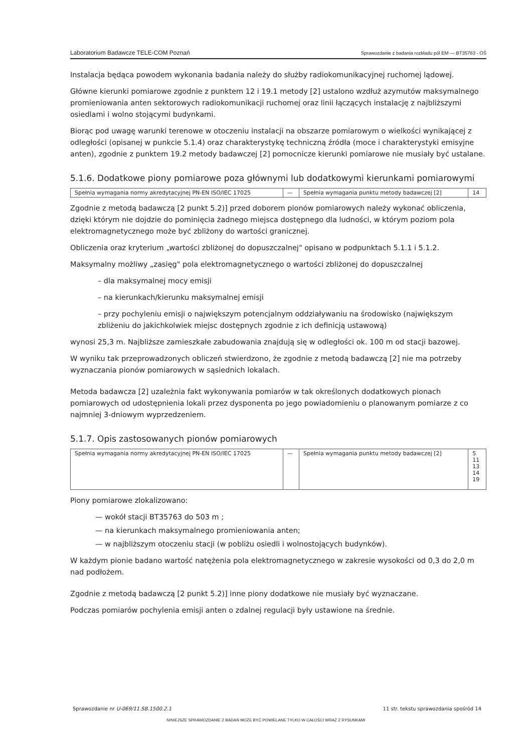Laboratorium Badawcze TELE-COM Poznań Sprawozdanie z badania rozkładu pól EM — BT35763 - OŚ
Instalacja będąca powodem wykonania badania należy do służby radiokomunikacyjnej ruchomej lądowej.
Główne kierunki pomiarowe zgodnie z punktem 12 i 19.1 metody [2] ustalono wzdłuż azymutów maksymalnego promieniowania anten sektorowych radiokomunikacji ruchomej oraz linii łączących instalację z najbliższymi osiedlami i wolno stojącymi budynkami.
Biorąc pod uwagę warunki terenowe w otoczeniu instalacji na obszarze pomiarowym o wielkości wynikającej z odległości (opisanej w punkcie 5.1.4) oraz charakterystykę techniczną źródła (moce i charakterystyki emisyjne anten), zgodnie z punktem 19.2 metody badawczej [2] pomocnicze kierunki pomiarowe nie musiały być ustalane.
5.1.6. Dodatkowe piony pomiarowe poza głównymi lub dodatkowymi kierunkami pomiarowymi
| Spełnia wymagania normy akredytacyjnej PN-EN ISO/IEC 17025 | — | Spełnia wymagania punktu metody badawczej [2] | 14 |
Zgodnie z metodą badawczą [2 punkt 5.2)] przed doborem pionów pomiarowych należy wykonać obliczenia, dzięki którym nie dojdzie do pominięcia żadnego miejsca dostępnego dla ludności, w którym poziom pola elektromagnetycznego może być zbliżony do wartości granicznej.
Obliczenia oraz kryterium „wartości zbliżonej do dopuszczalnej" opisano w podpunktach 5.1.1 i 5.1.2.
Maksymalny możliwy „zasięg" pola elektromagnetycznego o wartości zbliżonej do dopuszczalnej
– dla maksymalnej mocy emisji
– na kierunkach/kierunku maksymalnej emisji
– przy pochyleniu emisji o największym potencjalnym oddziaływaniu na środowisko (największym zbliżeniu do jakichkolwiek miejsc dostępnych zgodnie z ich definicją ustawową)
wynosi 25,3 m. Najbliższe zamieszkałe zabudowania znajdują się w odległości ok. 100 m od stacji bazowej.
W wyniku tak przeprowadzonych obliczeń stwierdzono, że zgodnie z metodą badawczą [2] nie ma potrzeby wyznaczania pionów pomiarowych w sąsiednich lokalach.
Metoda badawcza [2] uzależnia fakt wykonywania pomiarów w tak określonych dodatkowych pionach pomiarowych od udostępnienia lokali przez dysponenta po jego powiadomieniu o planowanym pomiarze z co najmniej 3-dniowym wyprzedzeniem.
5.1.7. Opis zastosowanych pionów pomiarowych
| Spełnia wymagania normy akredytacyjnej PN-EN ISO/IEC 17025 | — | Spełnia wymagania punktu metody badawczej [2] | 5 11 13 14 19 |
Piony pomiarowe zlokalizowano:
— wokół stacji BT35763 do 503 m ;
— na kierunkach maksymalnego promieniowania anten;
— w najbliższym otoczeniu stacji (w pobliżu osiedli i wolnostojących budynków).
W każdym pionie badano wartość natężenia pola elektromagnetycznego w zakresie wysokości od 0,3 do 2,0 m nad podłożem.
Zgodnie z metodą badawczą [2 punkt 5.2)] inne piony dodatkowe nie musiały być wyznaczane.
Podczas pomiarów pochylenia emisji anten o zdalnej regulacji były ustawione na średnie.
Sprawozdanie nr U-069/11.SB.1500.2.1 11 str. tekstu sprawozdania spośród 14
NINIEJSZE SPRAWOZDANIE Z BADAŃ MOŻE BYĆ POWIELANE TYLKO W CAŁOŚCI WRAZ Z RYSUNKAMI